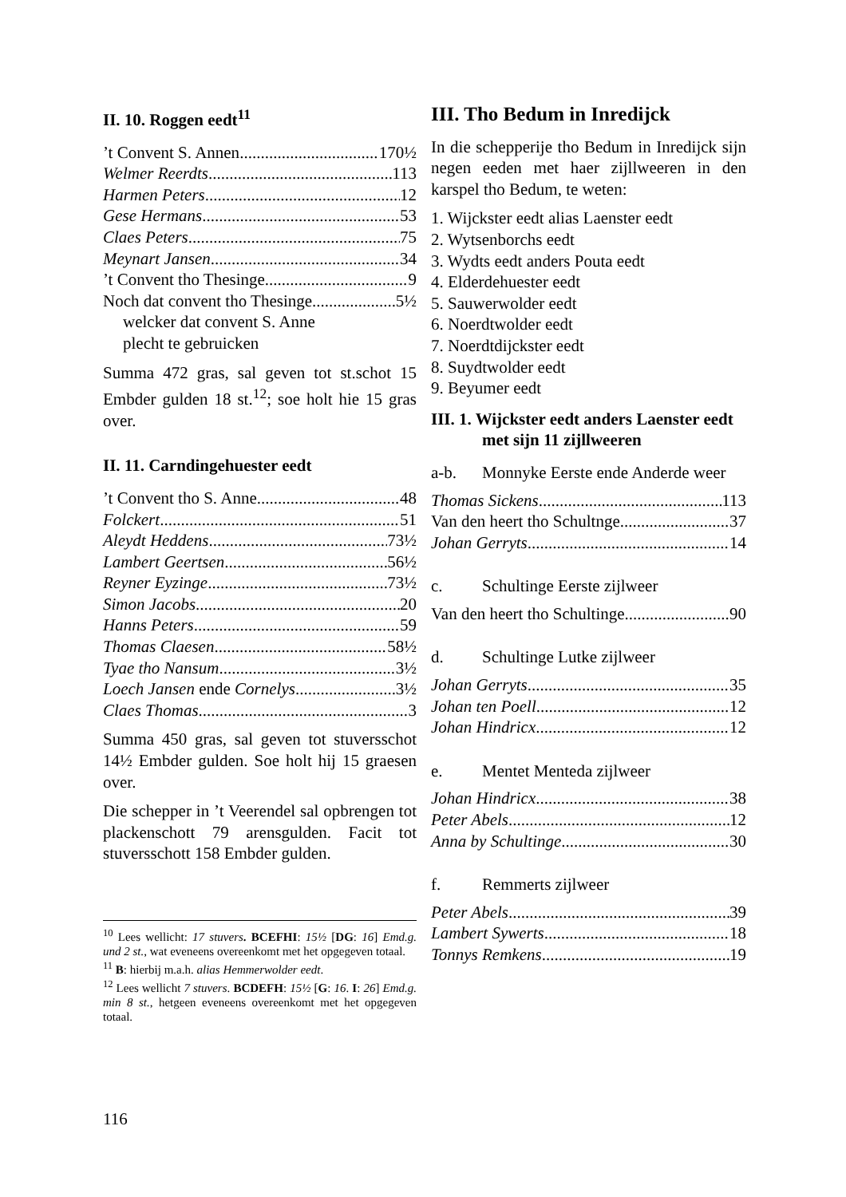II. 10. Roggen eedt<sup>11</sup>
’t Convent S. Annen 170½
Welmer Reerdts 113
Harmen Peters 12
Gese Hermans 53
Claes Peters 75
Meynart Jansen 34
’t Convent tho Thesinge 9
Noch dat convent tho Thesinge 5½
welcker dat convent S. Anne
plecht te gebruicken
Summa 472 gras, sal geven tot st.schot 15 Embder gulden 18 st.<sup>12</sup>; soe holt hie 15 gras over.
II. 11. Carndingehuester eedt
’t Convent tho S. Anne 48
Folckert 51
Aleydt Heddens 73½
Lambert Geertsen 56½
Reyner Eyzinge 73½
Simon Jacobs 20
Hanns Peters 59
Thomas Claesen 58½
Tyae tho Nansum 3½
Loech Jansen ende Cornelys 3½
Claes Thomas 3
Summa 450 gras, sal geven tot stuversschot 14½ Embder gulden. Soe holt hij 15 graesen over.
Die schepper in ’t Veerendel sal opbrengen tot plackenschott 79 arensgulden. Facit tot stuversschott 158 Embder gulden.
<sup>10</sup> Lees wellicht: 17 stuvers. BCEFHI: 15½ [DG: 16] Emd.g. und 2 st., wat eveneens overeenkomt met het opgegeven totaal.
<sup>11</sup> B: hierbij m.a.h. alias Hemmerwolder eedt.
<sup>12</sup> Lees wellicht 7 stuvers. BCDEFH: 15½ [G: 16. I: 26] Emd.g. min 8 st., hetgeen eveneens overeenkomt met het opgegeven totaal.
III. Tho Bedum in Inredijck
In die schepperije tho Bedum in Inredijck sijn negen eeden met haer zijllweeren in den karspel tho Bedum, te weten:
1. Wijckster eedt alias Laenster eedt
2. Wytsenborchs eedt
3. Wydts eedt anders Pouta eedt
4. Elderdehuester eedt
5. Sauwerwolder eedt
6. Noerdtwolder eedt
7. Noerdtdijckster eedt
8. Suydtwolder eedt
9. Beyumer eedt
III. 1. Wijckster eedt anders Laenster eedt met sijn 11 zijllweeren
a-b. Monnyke Eerste ende Anderde weer
Thomas Sickens 113
Van den heert tho Schultnge 37
Johan Gerryts 14
c. Schultinge Eerste zijlweer
Van den heert tho Schultinge 90
d. Schultinge Lutke zijlweer
Johan Gerryts 35
Johan ten Poell 12
Johan Hindricx 12
e. Mentet Menteda zijlweer
Johan Hindricx 38
Peter Abels 12
Anna by Schultinge 30
f. Remmerts zijlweer
Peter Abels 39
Lambert Sywerts 18
Tonnys Remkens 19
116